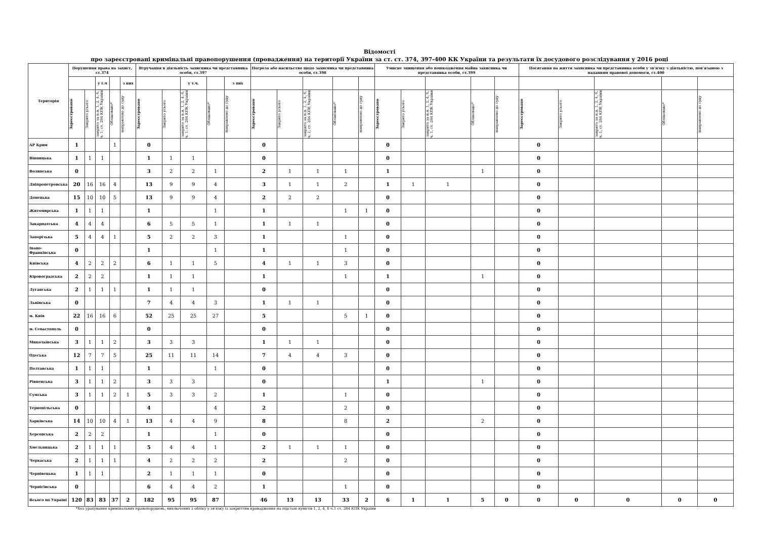Відомості
про зареєстровані кримінальні правопорушення (провадження) на території України за ст. ст. 374, 397-400 КК України та результати їх досудового розслідування у 2016 році
| Територія | Порушення права на захист, ст.374 | | | | | Втручання в діяльність захисника чи представника особи, ст.397 | | | | | Погроза або насильство щодо захисника чи представника особи, ст.398 | | | | | Умисне знищення або пошкодження майна захисника чи представника особи, ст.399 | | | | | Посягання на життя захисника чи представника особи у зв'язку з діяльністю, пов'язаною з наданням правової допомоги, ст.400 | | | | |
| --- | --- | --- | --- | --- | --- | --- | --- | --- | --- | --- | --- | --- | --- | --- | --- | --- | --- | --- | --- | --- | --- | --- | --- | --- | --- |
| | | | у т.ч | | з них | | | у т.ч. | | з них | | | | | | | | | | | | | | | |
| | Зареєстровано | Закрито усього | закрито за п.п. 1, 2, 4, 6, ч. 1, ст. 284 КПК України | Обліковано* | направлено до суду | Зареєстровано | Закрито усього | закрито за п.п. 1, 2, 4, 6, ч. 1, ст. 284 КПК України | Обліковано* | направлено до суду | Зареєстровано | Закрито усього | закрито за п.п. 1, 2, 4, 6, ч. 1, ст. 284 КПК України | Обліковано* | направлено до суду | Зареєстровано | Закрито усього | закрито за п.п. 1, 2, 4, 6, ч. 1, ст. 284 КПК України | Обліковано* | направлено до суду | Зареєстровано | Закрито усього | закрито за п.п. 1, 2, 4, 6, ч. 1, ст. 284 КПК України | Обліковано* | направлено до суду |
| АР Крим | 1 | | | 1 | | 0 | | | | | 0 | | | | | 0 | | | | | 0 | | | | |
| Вінницька | 1 | 1 | 1 | | | 1 | 1 | 1 | | | 0 | | | | | 0 | | | | | 0 | | | | |
| Волинська | 0 | | | | | 3 | 2 | 2 | 1 | | 2 | 1 | 1 | 1 | | 1 | | | 1 | | 0 | | | | |
| Дніпропетровська | 20 | 16 | 16 | 4 | | 13 | 9 | 9 | 4 | | 3 | 1 | 1 | 2 | | 1 | 1 | 1 | | | 0 | | | | |
| Донецька | 15 | 10 | 10 | 5 | | 13 | 9 | 9 | 4 | | 2 | 2 | 2 | | | 0 | | | | | 0 | | | | |
| Житомирська | 1 | 1 | 1 | | | 1 | | | 1 | | 1 | | | 1 | 1 | 0 | | | | | 0 | | | | |
| Закарпатська | 4 | 4 | 4 | | | 6 | 5 | 5 | 1 | | 1 | 1 | 1 | | | 0 | | | | | 0 | | | | |
| Запорізька | 5 | 4 | 4 | 1 | | 5 | 2 | 2 | 3 | | 1 | | | 1 | | 0 | | | | | 0 | | | | |
| Івано-Франківська | 0 | | | | | 1 | | | 1 | | 1 | | | 1 | | 0 | | | | | 0 | | | | |
| Київська | 4 | 2 | 2 | 2 | | 6 | 1 | 1 | 5 | | 4 | 1 | 1 | 3 | | 0 | | | | | 0 | | | | |
| Кіровоградська | 2 | 2 | 2 | | | 1 | 1 | 1 | | | 1 | | | 1 | | 1 | | | 1 | | 0 | | | | |
| Луганська | 2 | 1 | 1 | 1 | | 1 | 1 | 1 | | | 0 | | | | | 0 | | | | | 0 | | | | |
| Львівська | 0 | | | | | 7 | 4 | 4 | 3 | | 1 | 1 | 1 | | | 0 | | | | | 0 | | | | |
| м. Київ | 22 | 16 | 16 | 6 | | 52 | 25 | 25 | 27 | | 5 | | | 5 | 1 | 0 | | | | | 0 | | | | |
| м. Севастополь | 0 | | | | | 0 | | | | | 0 | | | | | 0 | | | | | 0 | | | | |
| Миколаївська | 3 | 1 | 1 | 2 | | 3 | 3 | 3 | | | 1 | 1 | 1 | | | 0 | | | | | 0 | | | | |
| Одеська | 12 | 7 | 7 | 5 | | 25 | 11 | 11 | 14 | | 7 | 4 | 4 | 3 | | 0 | | | | | 0 | | | | |
| Полтавська | 1 | 1 | 1 | | | 1 | | | 1 | | 0 | | | | | 0 | | | | | 0 | | | | |
| Рівненська | 3 | 1 | 1 | 2 | | 3 | 3 | 3 | | | 0 | | | | | 1 | | | 1 | | 0 | | | | |
| Сумська | 3 | 1 | 1 | 2 | 1 | 5 | 3 | 3 | 2 | | 1 | | | 1 | | 0 | | | | | 0 | | | | |
| Тернопільська | 0 | | | | | 4 | | | 4 | | 2 | | | 2 | | 0 | | | | | 0 | | | | |
| Харківська | 14 | 10 | 10 | 4 | 1 | 13 | 4 | 4 | 9 | | 8 | | | 8 | | 2 | | | 2 | | 0 | | | | |
| Херсонська | 2 | 2 | 2 | | | 1 | | | 1 | | 0 | | | | | 0 | | | | | 0 | | | | |
| Хмельницька | 2 | 1 | 1 | 1 | | 5 | 4 | 4 | 1 | | 2 | 1 | 1 | 1 | | 0 | | | | | 0 | | | | |
| Черкаська | 2 | 1 | 1 | 1 | | 4 | 2 | 2 | 2 | | 2 | | | 2 | | 0 | | | | | 0 | | | | |
| Чернівецька | 1 | 1 | 1 | | | 2 | 1 | 1 | 1 | | 0 | | | | | 0 | | | | | 0 | | | | |
| Чернігівська | 0 | | | | | 6 | 4 | 4 | 2 | | 1 | | | 1 | | 0 | | | | | 0 | | | | |
| Всього по Україні | 120 | 83 | 83 | 37 | 2 | 182 | 95 | 95 | 87 | | 46 | 13 | 13 | 33 | 2 | 6 | 1 | 1 | 5 | 0 | 0 | 0 | 0 | 0 | 0 |
*Без урахування кримінальних правопорушень, виключених з обліку у зв'язку із закриттям провадження на підставі пунктів 1, 2, 4, 6 ч.1 ст. 284 КПК України